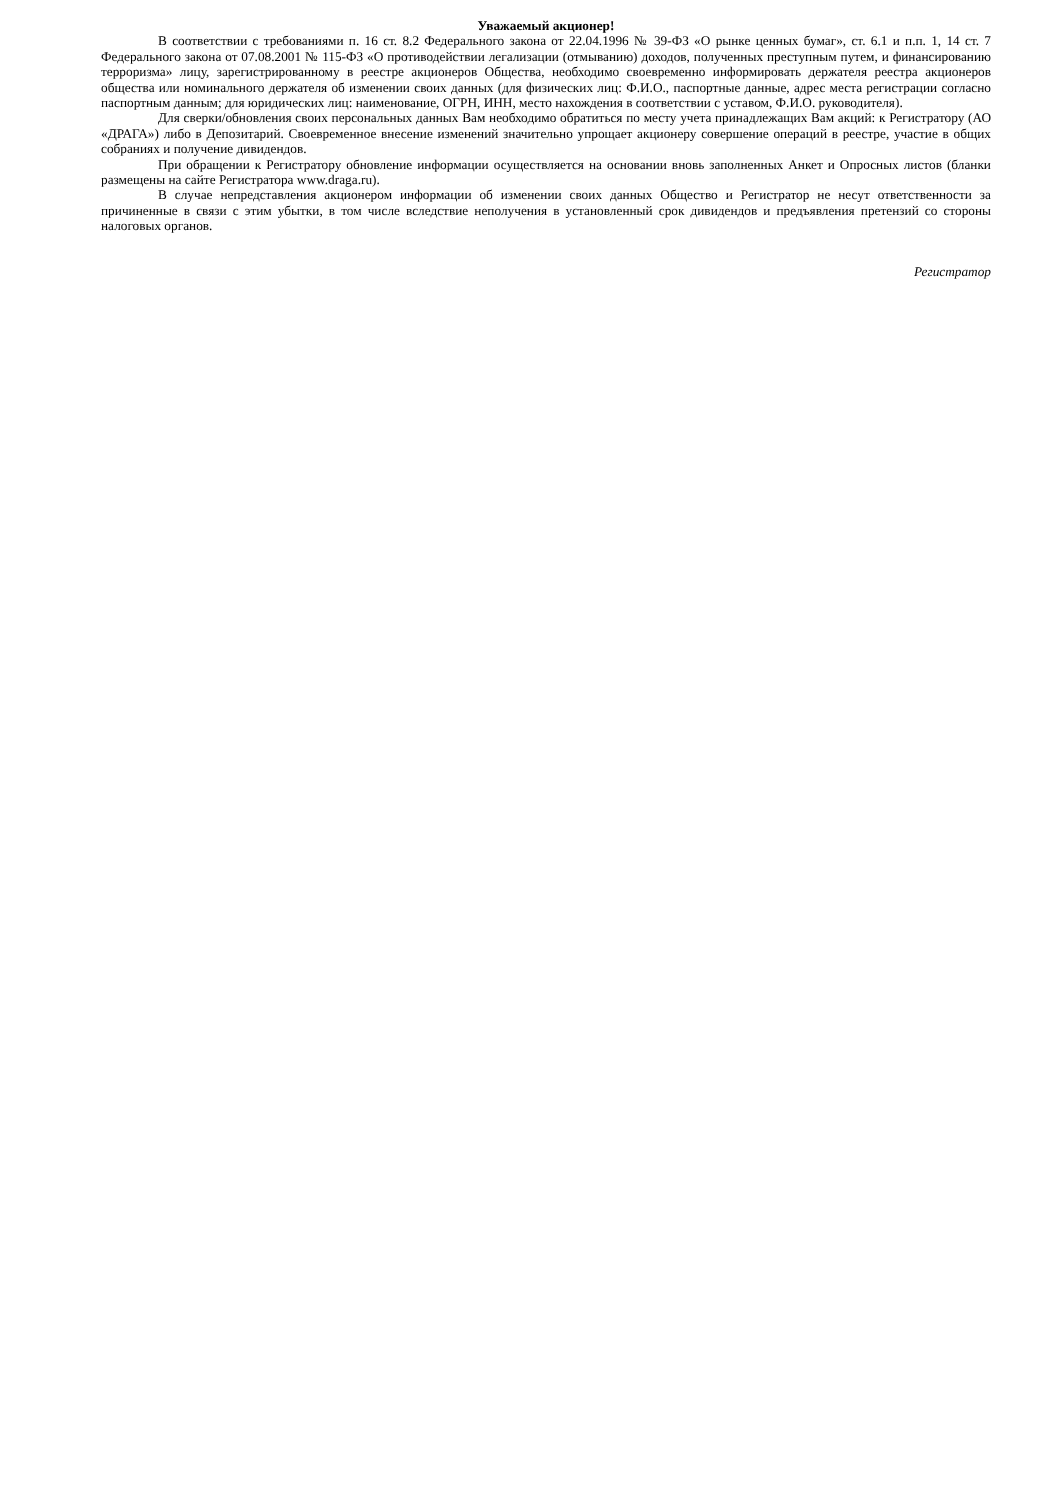Уважаемый акционер!
В соответствии с требованиями п. 16 ст. 8.2 Федерального закона от 22.04.1996 № 39-ФЗ «О рынке ценных бумаг», ст. 6.1 и п.п. 1, 14 ст. 7 Федерального закона от 07.08.2001 № 115-ФЗ «О противодействии легализации (отмыванию) доходов, полученных преступным путем, и финансированию терроризма» лицу, зарегистрированному в реестре акционеров Общества, необходимо своевременно информировать держателя реестра акционеров общества или номинального держателя об изменении своих данных (для физических лиц: Ф.И.О., паспортные данные, адрес места регистрации согласно паспортным данным; для юридических лиц: наименование, ОГРН, ИНН, место нахождения в соответствии с уставом, Ф.И.О. руководителя).
Для сверки/обновления своих персональных данных Вам необходимо обратиться по месту учета принадлежащих Вам акций: к Регистратору (АО «ДРАГА») либо в Депозитарий. Своевременное внесение изменений значительно упрощает акционеру совершение операций в реестре, участие в общих собраниях и получение дивидендов.
При обращении к Регистратору обновление информации осуществляется на основании вновь заполненных Анкет и Опросных листов (бланки размещены на сайте Регистратора www.draga.ru).
В случае непредставления акционером информации об изменении своих данных Общество и Регистратор не несут ответственности за причиненные в связи с этим убытки, в том числе вследствие неполучения в установленный срок дивидендов и предъявления претензий со стороны налоговых органов.
Регистратор